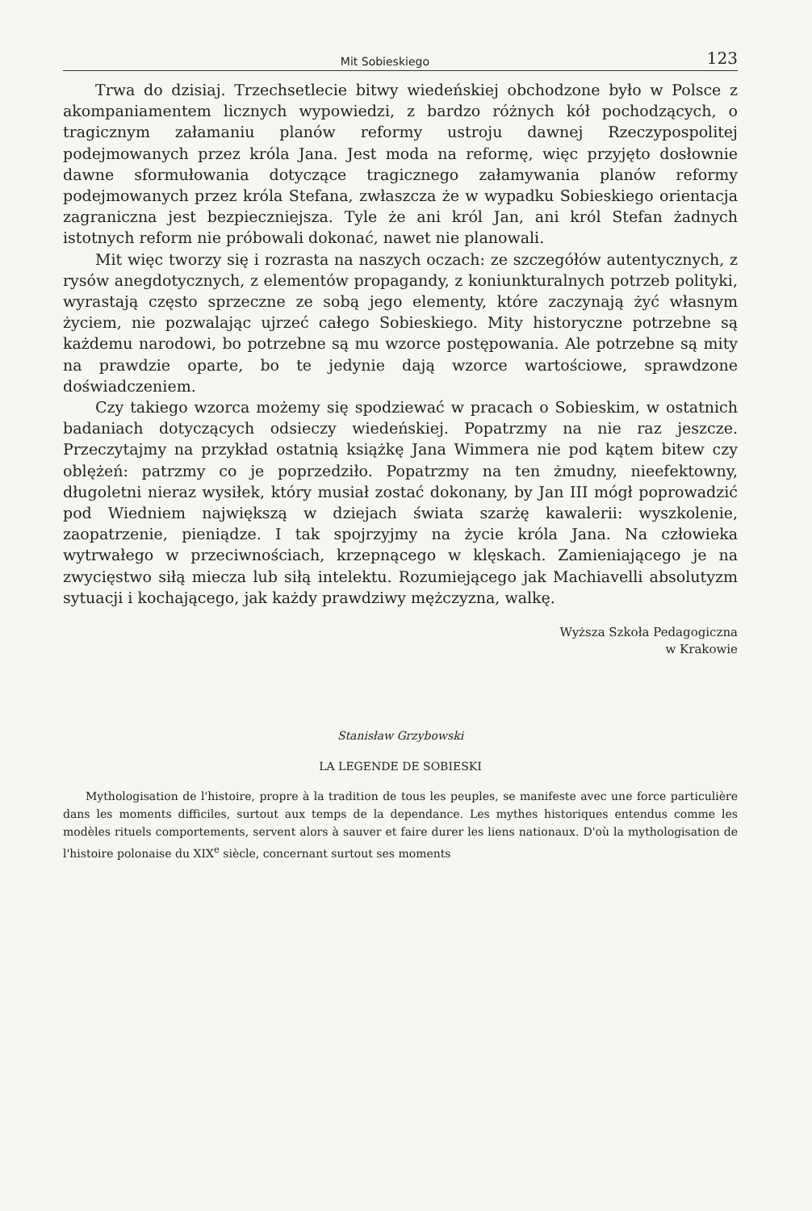Mit Sobieskiego 123
Trwa do dzisiaj. Trzechsetlecie bitwy wiedeńskiej obchodzone było w Polsce z akompaniamentem licznych wypowiedzi, z bardzo różnych kół pochodzących, o tragicznym załamaniu planów reformy ustroju dawnej Rzeczypospolitej podejmowanych przez króla Jana. Jest moda na reformę, więc przyjęto dosłownie dawne sformułowania dotyczące tragicznego załamywania planów reformy podejmowanych przez króla Stefana, zwłaszcza że w wypadku Sobieskiego orientacja zagraniczna jest bezpieczniejsza. Tyle że ani król Jan, ani król Stefan żadnych istotnych reform nie próbowali dokonać, nawet nie planowali.
Mit więc tworzy się i rozrasta na naszych oczach: ze szczegółów autentycznych, z rysów anegdotycznych, z elementów propagandy, z koniunkturalnych potrzeb polityki, wyrastają często sprzeczne ze sobą jego elementy, które zaczynają żyć własnym życiem, nie pozwalając ujrzeć całego Sobieskiego. Mity historyczne potrzebne są każdemu narodowi, bo potrzebne są mu wzorce postępowania. Ale potrzebne są mity na prawdzie oparte, bo te jedynie dają wzorce wartościowe, sprawdzone doświadczeniem.
Czy takiego wzorca możemy się spodziewać w pracach o Sobieskim, w ostatnich badaniach dotyczących odsieczy wiedeńskiej. Popatrzmy na nie raz jeszcze. Przeczytajmy na przykład ostatnią książkę Jana Wimmera nie pod kątem bitew czy oblężeń: patrzmy co je poprzedziło. Popatrzmy na ten żmudny, nieefektowny, długoletni nieraz wysiłek, który musiał zostać dokonany, by Jan III mógł poprowadzić pod Wiedniem największą w dziejach świata szarżę kawalerii: wyszkolenie, zaopatrzenie, pieniądze. I tak spojrzyjmy na życie króla Jana. Na człowieka wytrwałego w przeciwnościach, krzepnącego w klęskach. Zamieniającego je na zwycięstwo siłą miecza lub siłą intelektu. Rozumiejącego jak Machiavelli absolutyzm sytuacji i kochającego, jak każdy prawdziwy mężczyzna, walkę.
Wyższa Szkoła Pedagogiczna
w Krakowie
Stanisław Grzybowski
LA LEGENDE DE SOBIESKI
Mythologisation de l'histoire, propre à la tradition de tous les peuples, se manifeste avec une force particulière dans les moments difficiles, surtout aux temps de la dependance. Les mythes historiques entendus comme les modèles rituels comportements, servent alors à sauver et faire durer les liens nationaux. D'où la mythologisation de l'histoire polonaise du XIX<sup>e</sup> siècle, concernant surtout ses moments